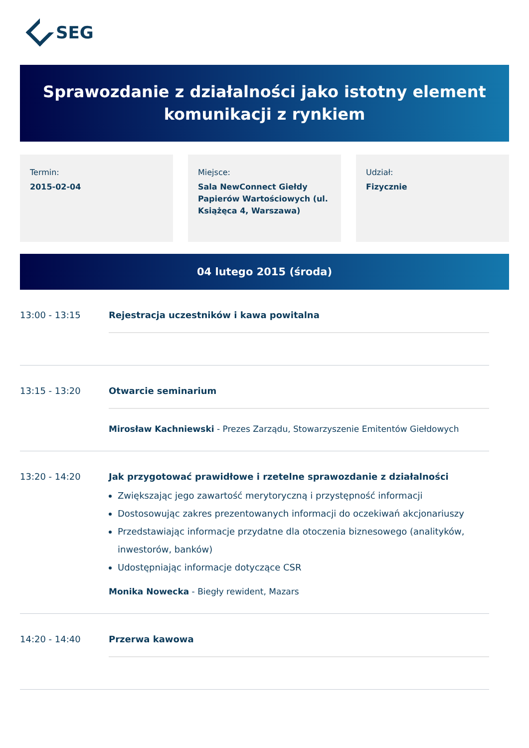SEG
Sprawozdanie z działalności jako istotny element komunikacji z rynkiem
Termin:
2015-02-04
Miejsce:
Sala NewConnect Giełdy Papierów Wartościowych (ul. Książęca 4, Warszawa)
Udział:
Fizycznie
04 lutego 2015 (środa)
13:00 - 13:15 Rejestracja uczestników i kawa powitalna
13:15 - 13:20 Otwarcie seminarium
Mirosław Kachniewski - Prezes Zarządu, Stowarzyszenie Emitentów Giełdowych
13:20 - 14:20 Jak przygotować prawidłowe i rzetelne sprawozdanie z działalności
Zwiększając jego zawartość merytoryczną i przystępność informacji
Dostosowując zakres prezentowanych informacji do oczekiwań akcjonariuszy
Przedstawiając informacje przydatne dla otoczenia biznesowego (analityków, inwestorów, banków)
Udostępniając informacje dotyczące CSR
Monika Nowecka - Biegły rewident, Mazars
14:20 - 14:40 Przerwa kawowa